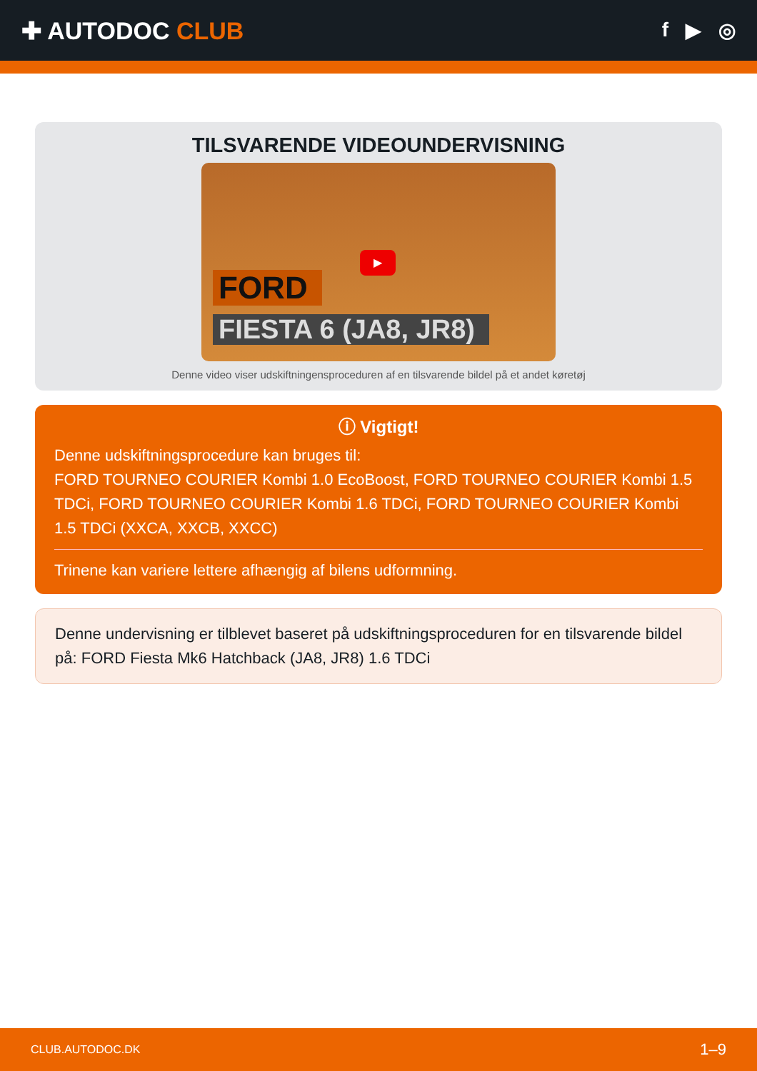✚ AUTODOC CLUB
f ▶ ◎
TILSVARENDE VIDEOUNDERVISNING
▶
FORD
FIESTA 6 (JA8, JR8)
Denne video viser udskiftningensproceduren af en tilsvarende bildel på et andet køretøj
ⓘ Vigtigt!
Denne udskiftningsprocedure kan bruges til:
FORD TOURNEO COURIER Kombi 1.0 EcoBoost, FORD TOURNEO COURIER Kombi 1.5 TDCi, FORD TOURNEO COURIER Kombi 1.6 TDCi, FORD TOURNEO COURIER Kombi 1.5 TDCi (XXCA, XXCB, XXCC)
Trinene kan variere lettere afhængig af bilens udformning.
Denne undervisning er tilblevet baseret på udskiftningsproceduren for en tilsvarende bildel på: FORD Fiesta Mk6 Hatchback (JA8, JR8) 1.6 TDCi
CLUB.AUTODOC.DK 1–9